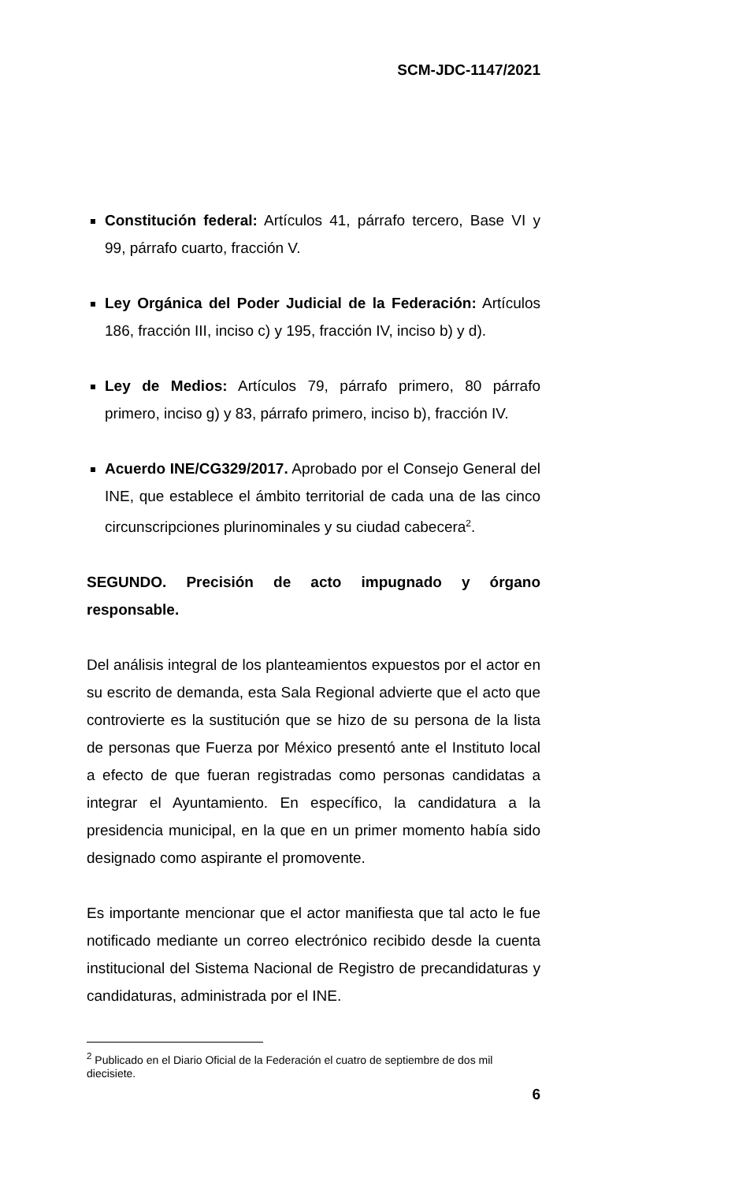SCM-JDC-1147/2021
Constitución federal: Artículos 41, párrafo tercero, Base VI y 99, párrafo cuarto, fracción V.
Ley Orgánica del Poder Judicial de la Federación: Artículos 186, fracción III, inciso c) y 195, fracción IV, inciso b) y d).
Ley de Medios: Artículos 79, párrafo primero, 80 párrafo primero, inciso g) y 83, párrafo primero, inciso b), fracción IV.
Acuerdo INE/CG329/2017. Aprobado por el Consejo General del INE, que establece el ámbito territorial de cada una de las cinco circunscripciones plurinominales y su ciudad cabecera<sup>2</sup>.
SEGUNDO. Precisión de acto impugnado y órgano responsable.
Del análisis integral de los planteamientos expuestos por el actor en su escrito de demanda, esta Sala Regional advierte que el acto que controvierte es la sustitución que se hizo de su persona de la lista de personas que Fuerza por México presentó ante el Instituto local a efecto de que fueran registradas como personas candidatas a integrar el Ayuntamiento. En específico, la candidatura a la presidencia municipal, en la que en un primer momento había sido designado como aspirante el promovente.
Es importante mencionar que el actor manifiesta que tal acto le fue notificado mediante un correo electrónico recibido desde la cuenta institucional del Sistema Nacional de Registro de precandidaturas y candidaturas, administrada por el INE.
<sup>2</sup> Publicado en el Diario Oficial de la Federación el cuatro de septiembre de dos mil diecisiete.
6